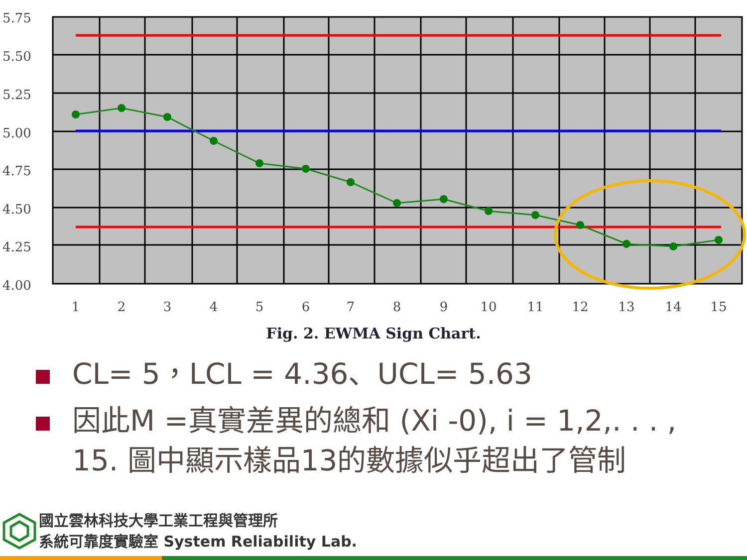5.75
5.50
5.25
5.00
4.75
4.50
4.25
4.00
1
2
3
4
5
6
7
8
9
10
11
12
13
14
15
Fig. 2. EWMA Sign Chart.
CL= 5，LCL = 4.36、UCL= 5.63
因此M =真實差異的總和 (Xi -0), i = 1,2,. . . , 15. 圖中顯示樣品13的數據似乎超出了管制
國立雲林科技大學工業工程與管理所
系統可靠度實驗室 System Reliability Lab.